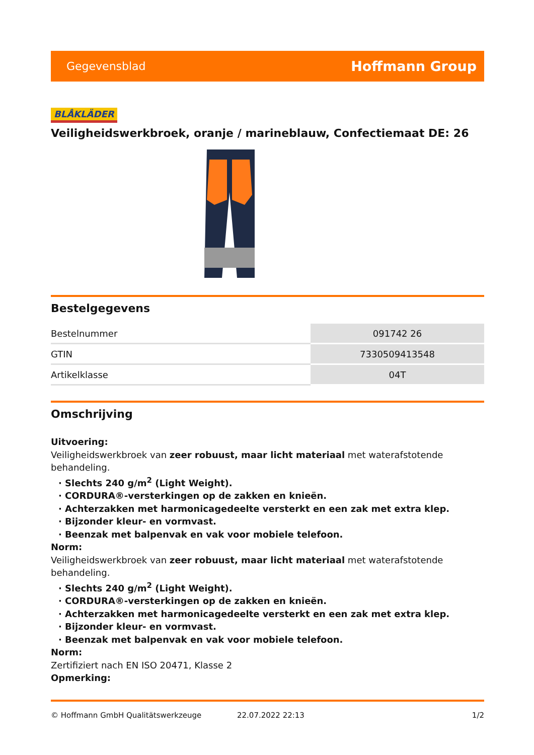Gegevensblad Hoffmann Group
BLÅKLÄDER
Veiligheidswerkbroek, oranje / marineblauw, Confectiemaat DE: 26
Bestelgegevens
| Bestelnummer | 091742 26 |
| GTIN | 7330509413548 |
| Artikelklasse | 04T |
Omschrijving
Uitvoering:
Veiligheidswerkbroek van zeer robuust, maar licht materiaal met waterafstotende behandeling.
· Slechts 240 g/m<sup>2</sup> (Light Weight).
· CORDURA®-versterkingen op de zakken en knieën.
· Achterzakken met harmonicagedeelte versterkt en een zak met extra klep.
· Bijzonder kleur- en vormvast.
· Beenzak met balpenvak en vak voor mobiele telefoon.
Norm:
Veiligheidswerkbroek van zeer robuust, maar licht materiaal met waterafstotende behandeling.
· Slechts 240 g/m<sup>2</sup> (Light Weight).
· CORDURA®-versterkingen op de zakken en knieën.
· Achterzakken met harmonicagedeelte versterkt en een zak met extra klep.
· Bijzonder kleur- en vormvast.
· Beenzak met balpenvak en vak voor mobiele telefoon.
Norm:
Zertifiziert nach EN ISO 20471, Klasse 2
Opmerking:
© Hoffmann GmbH Qualitätswerkzeuge 22.07.2022 22:13 1/2